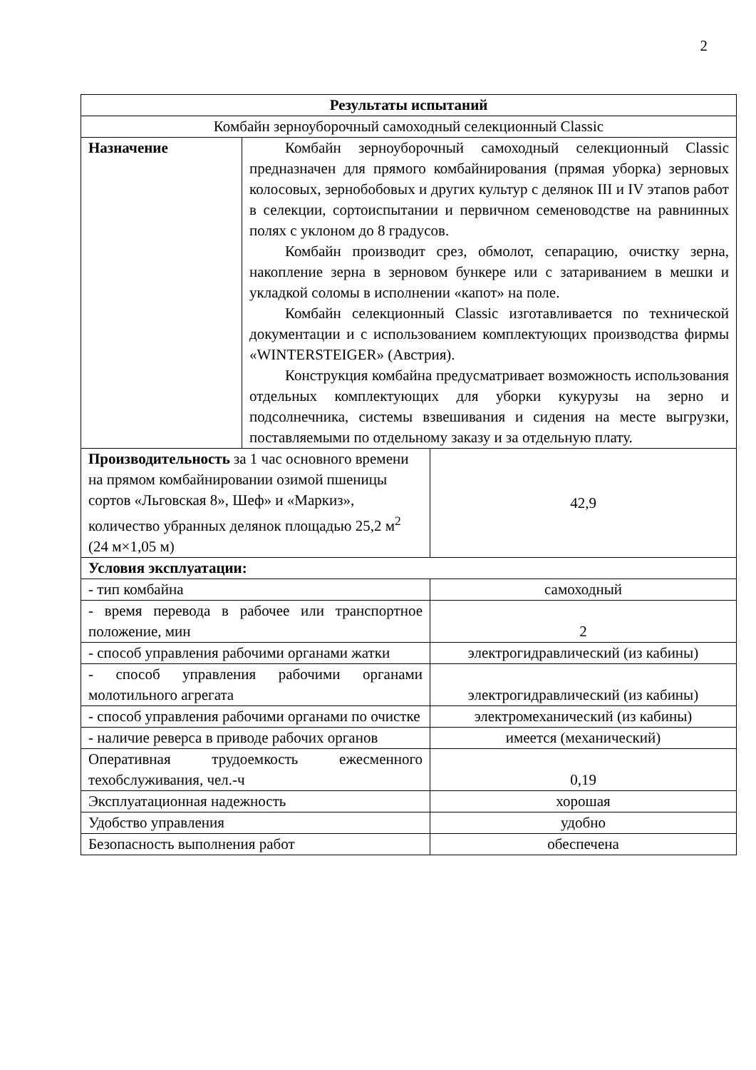2
| Результаты испытаний | | |
| --- | --- | --- |
| Комбайн зерноуборочный самоходный селекционный Classic | | |
| Назначение | Комбайн зерноуборочный самоходный селекционный Classic предназначен для прямого комбайнирования (прямая уборка) зерновых колосовых, зернобобовых и других культур с делянок III и IV этапов работ в селекции, сортоиспытании и первичном семеноводстве на равнинных полях с уклоном до 8 градусов. Комбайн производит срез, обмолот, сепарацию, очистку зерна, накопление зерна в зерновом бункере или с затариванием в мешки и укладкой соломы в исполнении «капот» на поле. Комбайн селекционный Classic изготавливается по технической документации и с использованием комплектующих производства фирмы «WINTERSTEIGER» (Австрия). Конструкция комбайна предусматривает возможность использования отдельных комплектующих для уборки кукурузы на зерно и подсолнечника, системы взвешивания и сидения на месте выгрузки, поставляемыми по отдельному заказу и за отдельную плату. | |
| Производительность за 1 час основного времени на прямом комбайнировании озимой пшеницы сортов «Льговская 8», Шеф» и «Маркиз», количество убранных делянок площадью 25,2 м<sup>2</sup> (24 м×1,05 м) | | 42,9 |
| Условия эксплуатации: | | |
| - тип комбайна | | самоходный |
| - время перевода в рабочее или транспортное положение, мин | | 2 |
| - способ управления рабочими органами жатки | | электрогидравлический (из кабины) |
| - способ управления рабочими органами молотильного агрегата | | электрогидравлический (из кабины) |
| - способ управления рабочими органами по очистке | | электромеханический (из кабины) |
| - наличие реверса в приводе рабочих органов | | имеется (механический) |
| Оперативная трудоемкость ежесменного техобслуживания, чел.-ч | | 0,19 |
| Эксплуатационная надежность | | хорошая |
| Удобство управления | | удобно |
| Безопасность выполнения работ | | обеспечена |